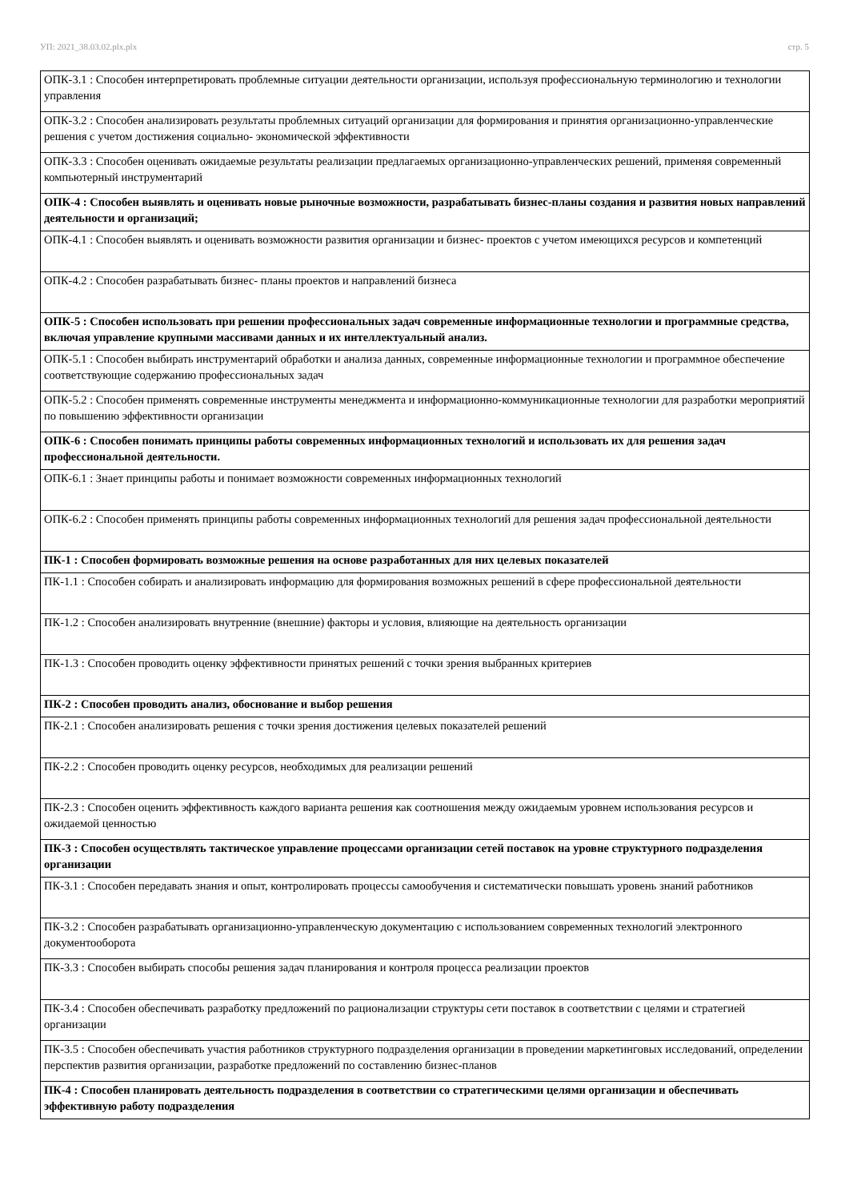УП: 2021_38.03.02.plx.plx стр. 5
| ОПК-3.1 : Способен интерпретировать проблемные ситуации деятельности организации, используя профессиональную терминологию и технологии управления |
| ОПК-3.2 : Способен анализировать результаты проблемных ситуаций организации для формирования и принятия организационно-управленческие решения с учетом достижения социально- экономической эффективности |
| ОПК-3.3 : Способен оценивать ожидаемые результаты реализации предлагаемых организационно-управленческих решений, применяя современный компьютерный инструментарий |
| ОПК-4 : Способен выявлять и оценивать новые рыночные возможности, разрабатывать бизнес-планы создания и развития новых направлений деятельности и организаций; |
| ОПК-4.1 : Способен выявлять и оценивать возможности развития организации и бизнес- проектов с учетом имеющихся ресурсов и компетенций |
| ОПК-4.2 : Способен разрабатывать бизнес- планы проектов и направлений бизнеса |
| ОПК-5 : Способен использовать при решении профессиональных задач современные информационные технологии и программные средства, включая управление крупными массивами данных и их интеллектуальный анализ. |
| ОПК-5.1 : Способен выбирать инструментарий обработки и анализа данных, современные информационные технологии и программное обеспечение соответствующие содержанию профессиональных задач |
| ОПК-5.2 : Способен применять современные инструменты менеджмента и информационно-коммуникационные технологии для разработки мероприятий по повышению эффективности организации |
| ОПК-6 : Способен понимать принципы работы современных информационных технологий и использовать их для решения задач профессиональной деятельности. |
| ОПК-6.1 : Знает принципы работы и понимает возможности современных информационных технологий |
| ОПК-6.2 : Способен применять принципы работы современных информационных технологий для решения задач профессиональной деятельности |
| ПК-1 : Способен формировать возможные решения на основе разработанных для них целевых показателей |
| ПК-1.1 : Способен собирать и анализировать информацию для формирования возможных решений в сфере профессиональной деятельности |
| ПК-1.2 : Способен анализировать внутренние (внешние) факторы и условия, влияющие на деятельность организации |
| ПК-1.3 : Способен проводить оценку эффективности принятых решений с точки зрения выбранных критериев |
| ПК-2 : Способен проводить анализ, обоснование и выбор решения |
| ПК-2.1 : Способен анализировать решения с точки зрения достижения целевых показателей решений |
| ПК-2.2 : Способен проводить оценку ресурсов, необходимых для реализации решений |
| ПК-2.3 : Способен оценить эффективность каждого варианта решения как соотношения между ожидаемым уровнем использования ресурсов и ожидаемой ценностью |
| ПК-3 : Способен осуществлять тактическое управление процессами организации сетей поставок на уровне структурного подразделения организации |
| ПК-3.1 : Способен передавать знания и опыт, контролировать процессы самообучения и систематически повышать уровень знаний работников |
| ПК-3.2 : Способен разрабатывать организационно-управленческую документацию с использованием современных технологий электронного документооборота |
| ПК-3.3 : Способен выбирать способы решения задач планирования и контроля процесса реализации проектов |
| ПК-3.4 : Способен обеспечивать разработку предложений по рационализации структуры сети поставок в соответствии с целями и стратегией организации |
| ПК-3.5 : Способен обеспечивать участия работников структурного подразделения организации в проведении маркетинговых исследований, определении перспектив развития организации, разработке предложений по составлению бизнес-планов |
| ПК-4 : Способен планировать деятельность подразделения в соответствии со стратегическими целями организации и обеспечивать эффективную работу подразделения |